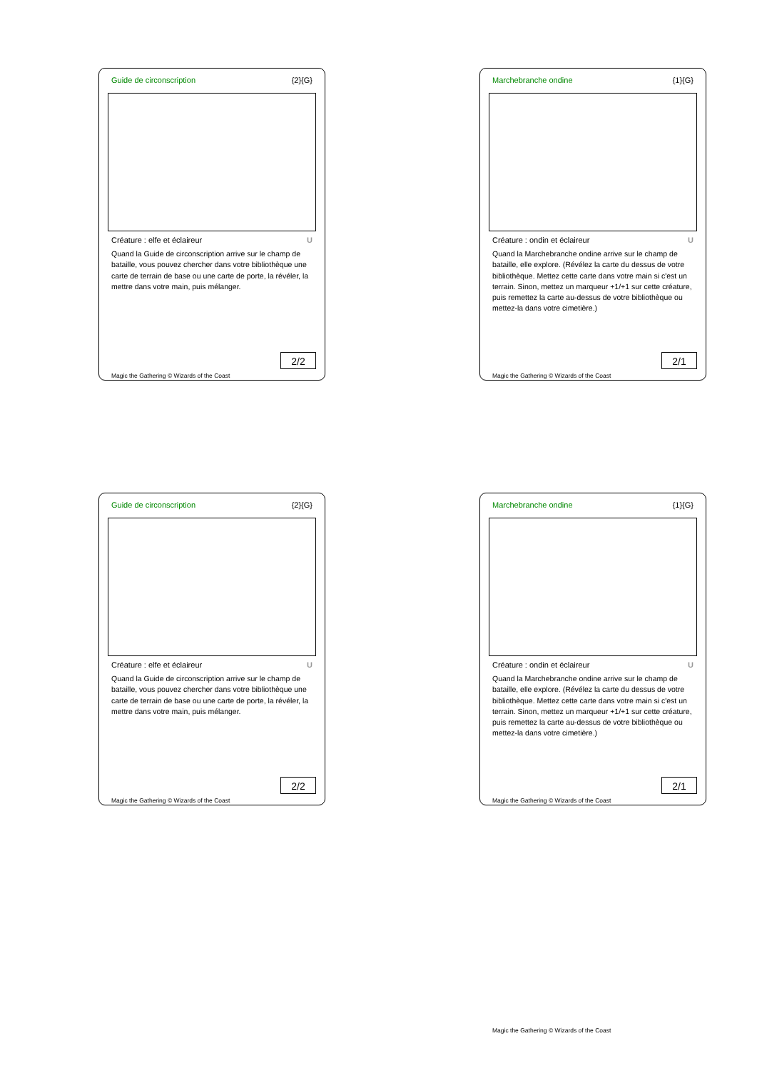Guide de circonscription {2}{G}
Créature : elfe et éclaireur U
Quand la Guide de circonscription arrive sur le champ de bataille, vous pouvez chercher dans votre bibliothèque une carte de terrain de base ou une carte de porte, la révéler, la mettre dans votre main, puis mélanger.
2/2
Magic the Gathering © Wizards of the Coast
Marchebranche ondine {1}{G}
Créature : ondin et éclaireur U
Quand la Marchebranche ondine arrive sur le champ de bataille, elle explore. (Révélez la carte du dessus de votre bibliothèque. Mettez cette carte dans votre main si c'est un terrain. Sinon, mettez un marqueur +1/+1 sur cette créature, puis remettez la carte au-dessus de votre bibliothèque ou mettez-la dans votre cimetière.)
2/1
Magic the Gathering © Wizards of the Coast
Guide de circonscription {2}{G}
Créature : elfe et éclaireur U
Quand la Guide de circonscription arrive sur le champ de bataille, vous pouvez chercher dans votre bibliothèque une carte de terrain de base ou une carte de porte, la révéler, la mettre dans votre main, puis mélanger.
2/2
Magic the Gathering © Wizards of the Coast
Marchebranche ondine {1}{G}
Créature : ondin et éclaireur U
Quand la Marchebranche ondine arrive sur le champ de bataille, elle explore. (Révélez la carte du dessus de votre bibliothèque. Mettez cette carte dans votre main si c'est un terrain. Sinon, mettez un marqueur +1/+1 sur cette créature, puis remettez la carte au-dessus de votre bibliothèque ou mettez-la dans votre cimetière.)
2/1
Magic the Gathering © Wizards of the Coast
Magic the Gathering © Wizards of the Coast